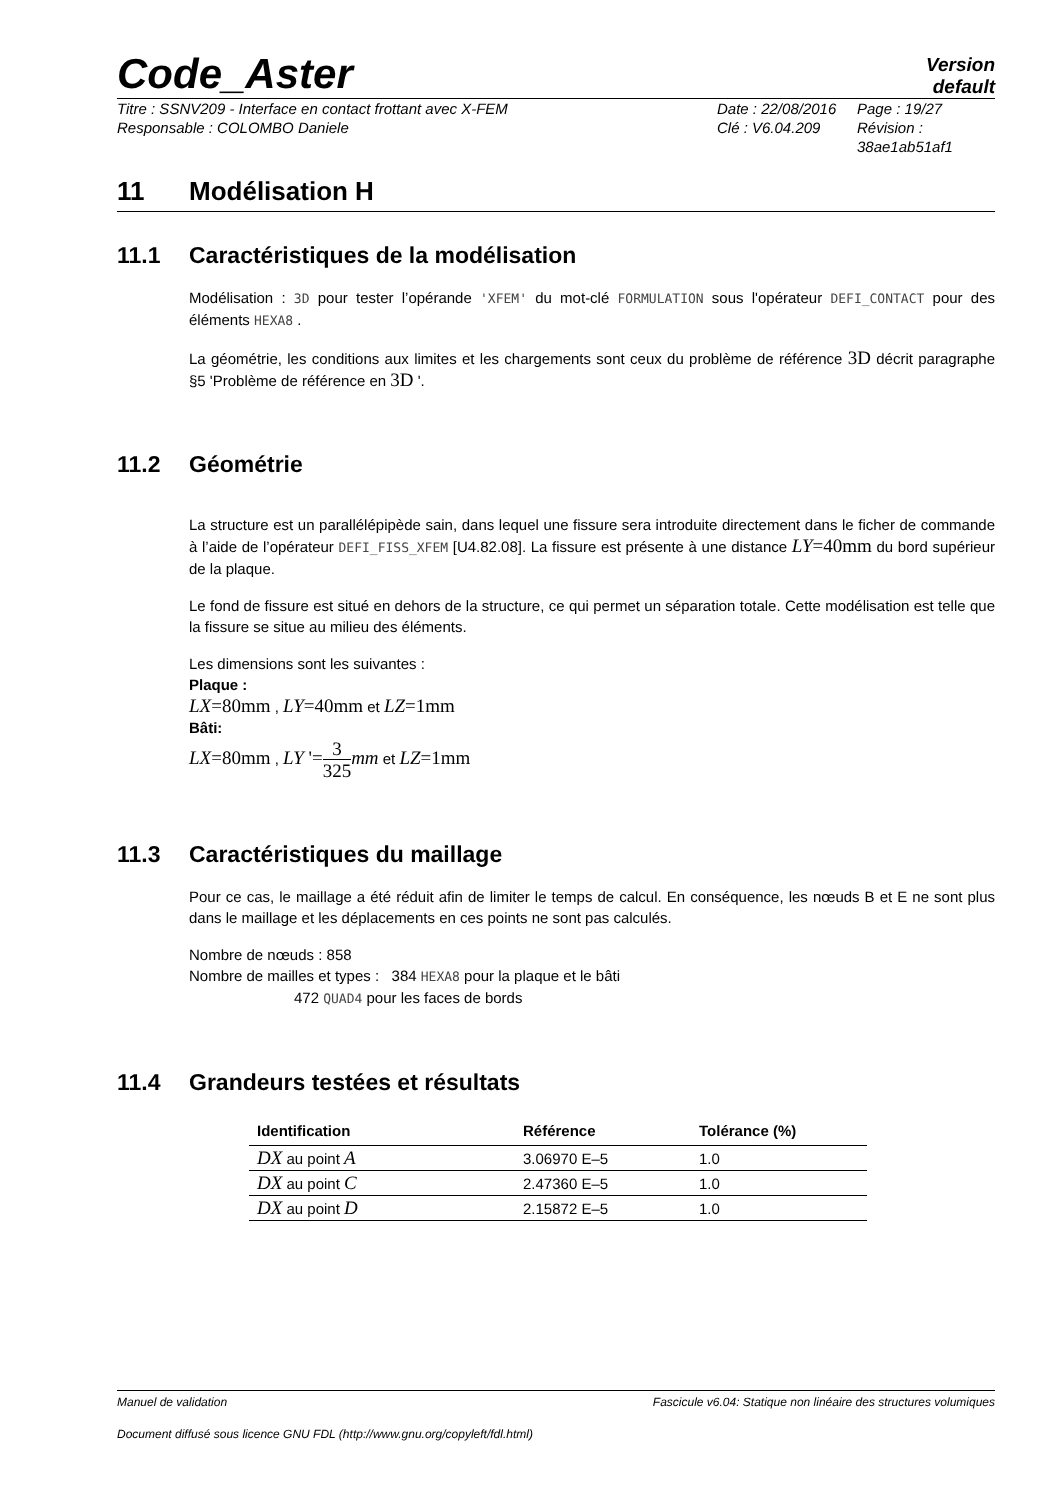Code_Aster
Version
default
Titre : SSNV209 - Interface en contact frottant avec X-FEM
Responsable : COLOMBO Daniele
Date : 22/08/2016
Clé : V6.04.209
Page : 19/27
Révision :
38ae1ab51af1
11 Modélisation H
11.1 Caractéristiques de la modélisation
Modélisation : 3D pour tester l’opérande 'XFEM' du mot-clé FORMULATION sous l'opérateur DEFI_CONTACT pour des éléments HEXA8 .
La géométrie, les conditions aux limites et les chargements sont ceux du problème de référence 3D décrit paragraphe §5 'Problème de référence en 3D '.
11.2 Géométrie
La structure est un parallélépipède sain, dans lequel une fissure sera introduite directement dans le ficher de commande à l’aide de l’opérateur DEFI_FISS_XFEM [U4.82.08]. La fissure est présente à une distance LY=40mm du bord supérieur de la plaque.
Le fond de fissure est situé en dehors de la structure, ce qui permet un séparation totale. Cette modélisation est telle que la fissure se situe au milieu des éléments.
Les dimensions sont les suivantes :
Plaque :
LX=80mm , LY=40mm et LZ=1mm
Bâti:
LX=80mm , LY '=3 325 mm et LZ=1mm
11.3 Caractéristiques du maillage
Pour ce cas, le maillage a été réduit afin de limiter le temps de calcul. En conséquence, les nœuds B et E ne sont plus dans le maillage et les déplacements en ces points ne sont pas calculés.
Nombre de nœuds : 858
Nombre de mailles et types : 384 HEXA8 pour la plaque et le bâti
472 QUAD4 pour les faces de bords
11.4 Grandeurs testées et résultats
| Identification | Référence | Tolérance (%) |
| --- | --- | --- |
| DX au point A | 3.06970 E–5 | 1.0 |
| DX au point C | 2.47360 E–5 | 1.0 |
| DX au point D | 2.15872 E–5 | 1.0 |
Manuel de validation Fascicule v6.04: Statique non linéaire des structures volumiques
Document diffusé sous licence GNU FDL (http://www.gnu.org/copyleft/fdl.html)